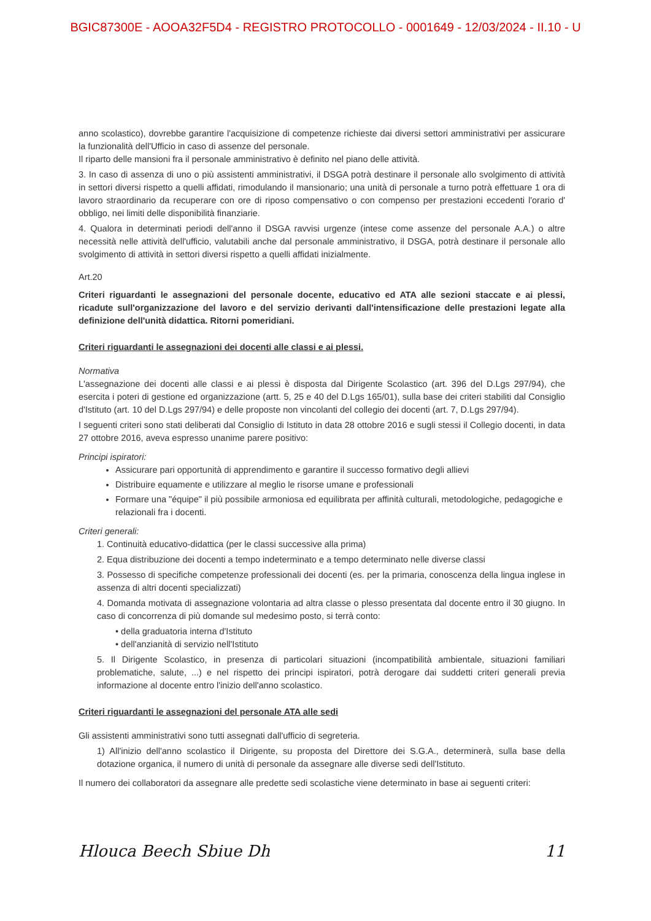BGIC87300E - AOOA32F5D4 - REGISTRO PROTOCOLLO - 0001649 - 12/03/2024 - II.10 - U
anno scolastico), dovrebbe garantire l'acquisizione di competenze richieste dai diversi settori amministrativi per assicurare la funzionalità dell'Ufficio in caso di assenze del personale.
Il riparto delle mansioni fra il personale amministrativo è definito nel piano delle attività.
3. In caso di assenza di uno o più assistenti amministrativi, il DSGA potrà destinare il personale allo svolgimento di attività in settori diversi rispetto a quelli affidati, rimodulando il mansionario; una unità di personale a turno potrà effettuare 1 ora di lavoro straordinario da recuperare con ore di riposo compensativo o con compenso per prestazioni eccedenti l'orario d' obbligo, nei limiti delle disponibilità finanziarie.
4. Qualora in determinati periodi dell'anno il DSGA ravvisi urgenze (intese come assenze del personale A.A.) o altre necessità nelle attività dell'ufficio, valutabili anche dal personale amministrativo, il DSGA, potrà destinare il personale allo svolgimento di attività in settori diversi rispetto a quelli affidati inizialmente.
Art.20
Criteri riguardanti le assegnazioni del personale docente, educativo ed ATA alle sezioni staccate e ai plessi, ricadute sull'organizzazione del lavoro e del servizio derivanti dall'intensificazione delle prestazioni legate alla definizione dell'unità didattica. Ritorni pomeridiani.
Criteri riguardanti le assegnazioni dei docenti alle classi e ai plessi.
Normativa
L'assegnazione dei docenti alle classi e ai plessi è disposta dal Dirigente Scolastico (art. 396 del D.Lgs 297/94), che esercita i poteri di gestione ed organizzazione (artt. 5, 25 e 40 del D.Lgs 165/01), sulla base dei criteri stabiliti dal Consiglio d'Istituto (art. 10 del D.Lgs 297/94) e delle proposte non vincolanti del collegio dei docenti (art. 7, D.Lgs 297/94).
I seguenti criteri sono stati deliberati dal Consiglio di Istituto in data 28 ottobre 2016 e sugli stessi il Collegio docenti, in data 27 ottobre 2016, aveva espresso unanime parere positivo:
Principi ispiratori:
Assicurare pari opportunità di apprendimento e garantire il successo formativo degli allievi
Distribuire equamente e utilizzare al meglio le risorse umane e professionali
Formare una "équipe" il più possibile armoniosa ed equilibrata per affinità culturali, metodologiche, pedagogiche e relazionali fra i docenti.
Criteri generali:
1. Continuità educativo-didattica (per le classi successive alla prima)
2. Equa distribuzione dei docenti a tempo indeterminato e a tempo determinato nelle diverse classi
3. Possesso di specifiche competenze professionali dei docenti (es. per la primaria, conoscenza della lingua inglese in assenza di altri docenti specializzati)
4. Domanda motivata di assegnazione volontaria ad altra classe o plesso presentata dal docente entro il 30 giugno. In caso di concorrenza di più domande sul medesimo posto, si terrà conto:
• della graduatoria interna d'Istituto
• dell'anzianità di servizio nell'Istituto
5. Il Dirigente Scolastico, in presenza di particolari situazioni (incompatibilità ambientale, situazioni familiari problematiche, salute, ...) e nel rispetto dei principi ispiratori, potrà derogare dai suddetti criteri generali previa informazione al docente entro l'inizio dell'anno scolastico.
Criteri riguardanti le assegnazioni del personale ATA alle sedi
Gli assistenti amministrativi sono tutti assegnati dall'ufficio di segreteria.
1) All'inizio dell'anno scolastico il Dirigente, su proposta del Direttore dei S.G.A., determinerà, sulla base della dotazione organica, il numero di unità di personale da assegnare alle diverse sedi dell'Istituto.
Il numero dei collaboratori da assegnare alle predette sedi scolastiche viene determinato in base ai seguenti criteri:
Hlouca Beech Sbiue Dh 11